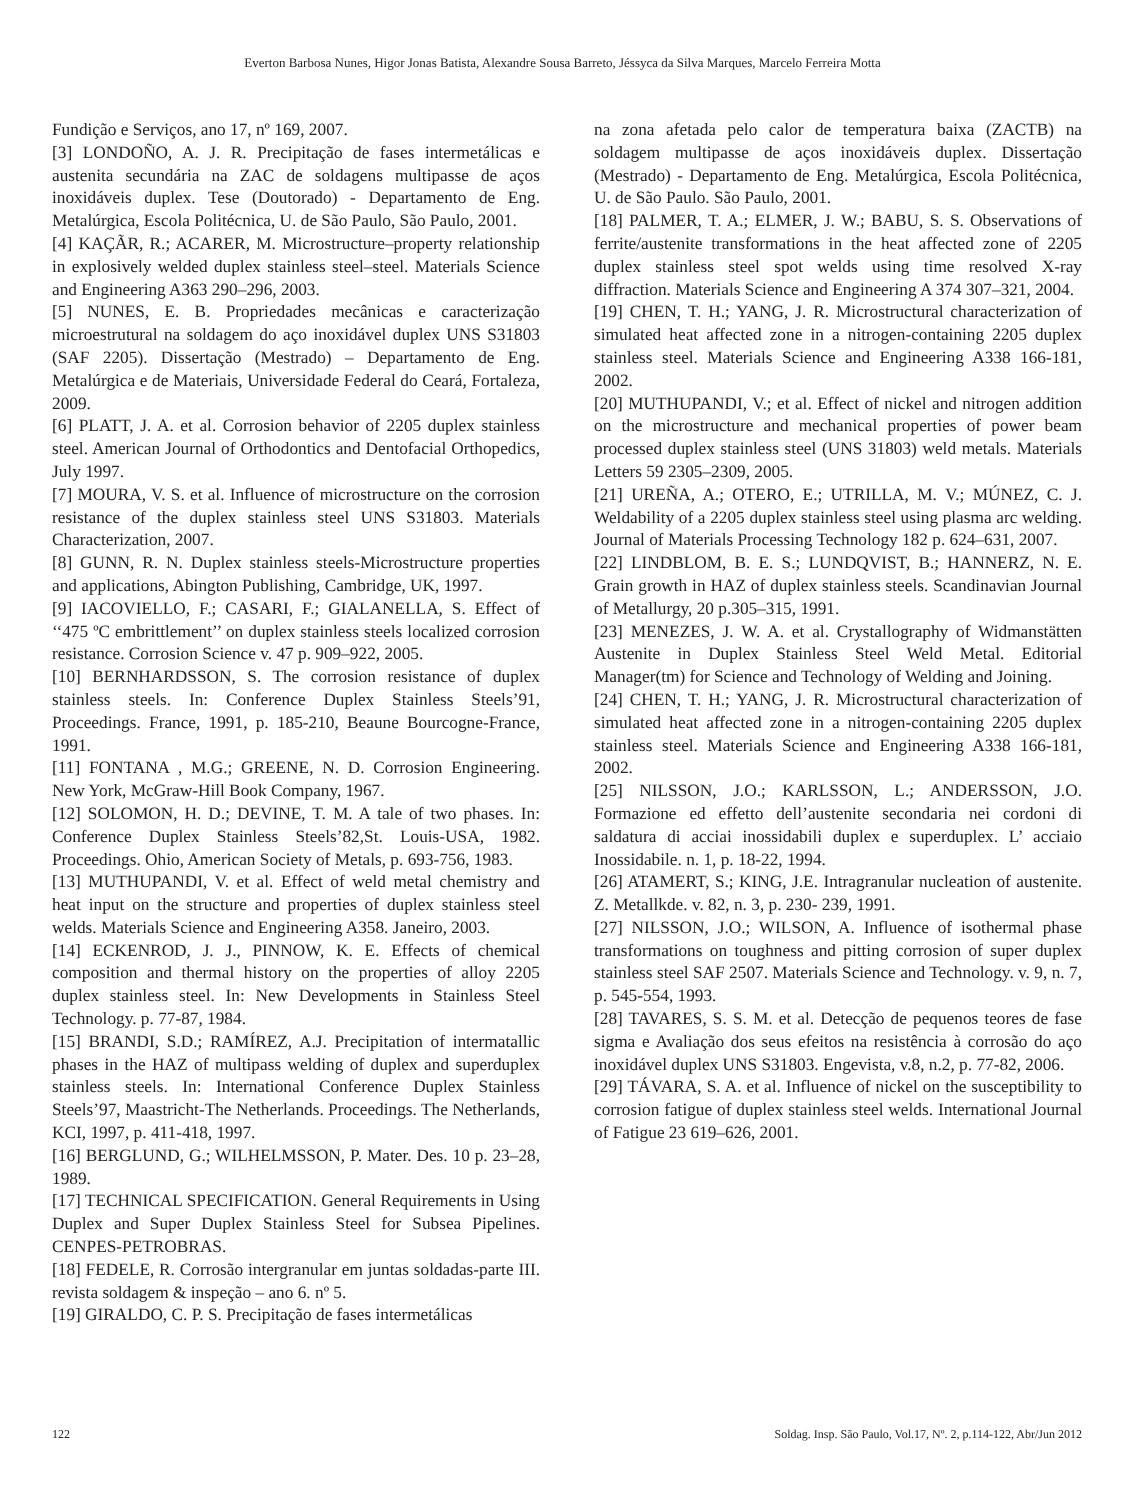Everton Barbosa Nunes, Higor Jonas Batista, Alexandre Sousa Barreto, Jéssyca da Silva Marques, Marcelo Ferreira Motta
Fundição e Serviços, ano 17, nº 169, 2007.
[3] LONDOÑO, A. J. R. Precipitação de fases intermetálicas e austenita secundária na ZAC de soldagens multipasse de aços inoxidáveis duplex. Tese (Doutorado) - Departamento de Eng. Metalúrgica, Escola Politécnica, U. de São Paulo, São Paulo, 2001.
[4] KAÇÃR, R.; ACARER, M. Microstructure–property relationship in explosively welded duplex stainless steel–steel. Materials Science and Engineering A363 290–296, 2003.
[5] NUNES, E. B. Propriedades mecânicas e caracterização microestrutural na soldagem do aço inoxidável duplex UNS S31803 (SAF 2205). Dissertação (Mestrado) – Departamento de Eng. Metalúrgica e de Materiais, Universidade Federal do Ceará, Fortaleza, 2009.
[6] PLATT, J. A. et al. Corrosion behavior of 2205 duplex stainless steel. American Journal of Orthodontics and Dentofacial Orthopedics, July 1997.
[7] MOURA, V. S. et al. Influence of microstructure on the corrosion resistance of the duplex stainless steel UNS S31803. Materials Characterization, 2007.
[8] GUNN, R. N. Duplex stainless steels-Microstructure properties and applications, Abington Publishing, Cambridge, UK, 1997.
[9] IACOVIELLO, F.; CASARI, F.; GIALANELLA, S. Effect of ‘‘475 ºC embrittlement’’ on duplex stainless steels localized corrosion resistance. Corrosion Science v. 47 p. 909–922, 2005.
[10] BERNHARDSSON, S. The corrosion resistance of duplex stainless steels. In: Conference Duplex Stainless Steels’91, Proceedings. France, 1991, p. 185-210, Beaune Bourcogne-France, 1991.
[11] FONTANA , M.G.; GREENE, N. D. Corrosion Engineering. New York, McGraw-Hill Book Company, 1967.
[12] SOLOMON, H. D.; DEVINE, T. M. A tale of two phases. In: Conference Duplex Stainless Steels’82,St. Louis-USA, 1982. Proceedings. Ohio, American Society of Metals, p. 693-756, 1983.
[13] MUTHUPANDI, V. et al. Effect of weld metal chemistry and heat input on the structure and properties of duplex stainless steel welds. Materials Science and Engineering A358. Janeiro, 2003.
[14] ECKENROD, J. J., PINNOW, K. E. Effects of chemical composition and thermal history on the properties of alloy 2205 duplex stainless steel. In: New Developments in Stainless Steel Technology. p. 77-87, 1984.
[15] BRANDI, S.D.; RAMÍREZ, A.J. Precipitation of intermatallic phases in the HAZ of multipass welding of duplex and superduplex stainless steels. In: International Conference Duplex Stainless Steels’97, Maastricht-The Netherlands. Proceedings. The Netherlands, KCI, 1997, p. 411-418, 1997.
[16] BERGLUND, G.; WILHELMSSON, P. Mater. Des. 10 p. 23–28, 1989.
[17] TECHNICAL SPECIFICATION. General Requirements in Using Duplex and Super Duplex Stainless Steel for Subsea Pipelines. CENPES-PETROBRAS.
[18] FEDELE, R. Corrosão intergranular em juntas soldadas-parte III. revista soldagem & inspeção – ano 6. nº 5.
[19] GIRALDO, C. P. S. Precipitação de fases intermetálicas
na zona afetada pelo calor de temperatura baixa (ZACTB) na soldagem multipasse de aços inoxidáveis duplex. Dissertação (Mestrado) - Departamento de Eng. Metalúrgica, Escola Politécnica, U. de São Paulo. São Paulo, 2001.
[18] PALMER, T. A.; ELMER, J. W.; BABU, S. S. Observations of ferrite/austenite transformations in the heat affected zone of 2205 duplex stainless steel spot welds using time resolved X-ray diffraction. Materials Science and Engineering A 374 307–321, 2004.
[19] CHEN, T. H.; YANG, J. R. Microstructural characterization of simulated heat affected zone in a nitrogen-containing 2205 duplex stainless steel. Materials Science and Engineering A338 166-181, 2002.
[20] MUTHUPANDI, V.; et al. Effect of nickel and nitrogen addition on the microstructure and mechanical properties of power beam processed duplex stainless steel (UNS 31803) weld metals. Materials Letters 59 2305–2309, 2005.
[21] UREÑA, A.; OTERO, E.; UTRILLA, M. V.; MÚNEZ, C. J. Weldability of a 2205 duplex stainless steel using plasma arc welding. Journal of Materials Processing Technology 182 p. 624–631, 2007.
[22] LINDBLOM, B. E. S.; LUNDQVIST, B.; HANNERZ, N. E. Grain growth in HAZ of duplex stainless steels. Scandinavian Journal of Metallurgy, 20 p.305–315, 1991.
[23] MENEZES, J. W. A. et al. Crystallography of Widmanstätten Austenite in Duplex Stainless Steel Weld Metal. Editorial Manager(tm) for Science and Technology of Welding and Joining.
[24] CHEN, T. H.; YANG, J. R. Microstructural characterization of simulated heat affected zone in a nitrogen-containing 2205 duplex stainless steel. Materials Science and Engineering A338 166-181, 2002.
[25] NILSSON, J.O.; KARLSSON, L.; ANDERSSON, J.O. Formazione ed effetto dell’austenite secondaria nei cordoni di saldatura di acciai inossidabili duplex e superduplex. L’ acciaio Inossidabile. n. 1, p. 18-22, 1994.
[26] ATAMERT, S.; KING, J.E. Intragranular nucleation of austenite. Z. Metallkde. v. 82, n. 3, p. 230- 239, 1991.
[27] NILSSON, J.O.; WILSON, A. Influence of isothermal phase transformations on toughness and pitting corrosion of super duplex stainless steel SAF 2507. Materials Science and Technology. v. 9, n. 7, p. 545-554, 1993.
[28] TAVARES, S. S. M. et al. Detecção de pequenos teores de fase sigma e Avaliação dos seus efeitos na resistência à corrosão do aço inoxidável duplex UNS S31803. Engevista, v.8, n.2, p. 77-82, 2006.
[29] TÁVARA, S. A. et al. Influence of nickel on the susceptibility to corrosion fatigue of duplex stainless steel welds. International Journal of Fatigue 23 619–626, 2001.
122 Soldag. Insp. São Paulo, Vol.17, Nº. 2, p.114-122, Abr/Jun 2012